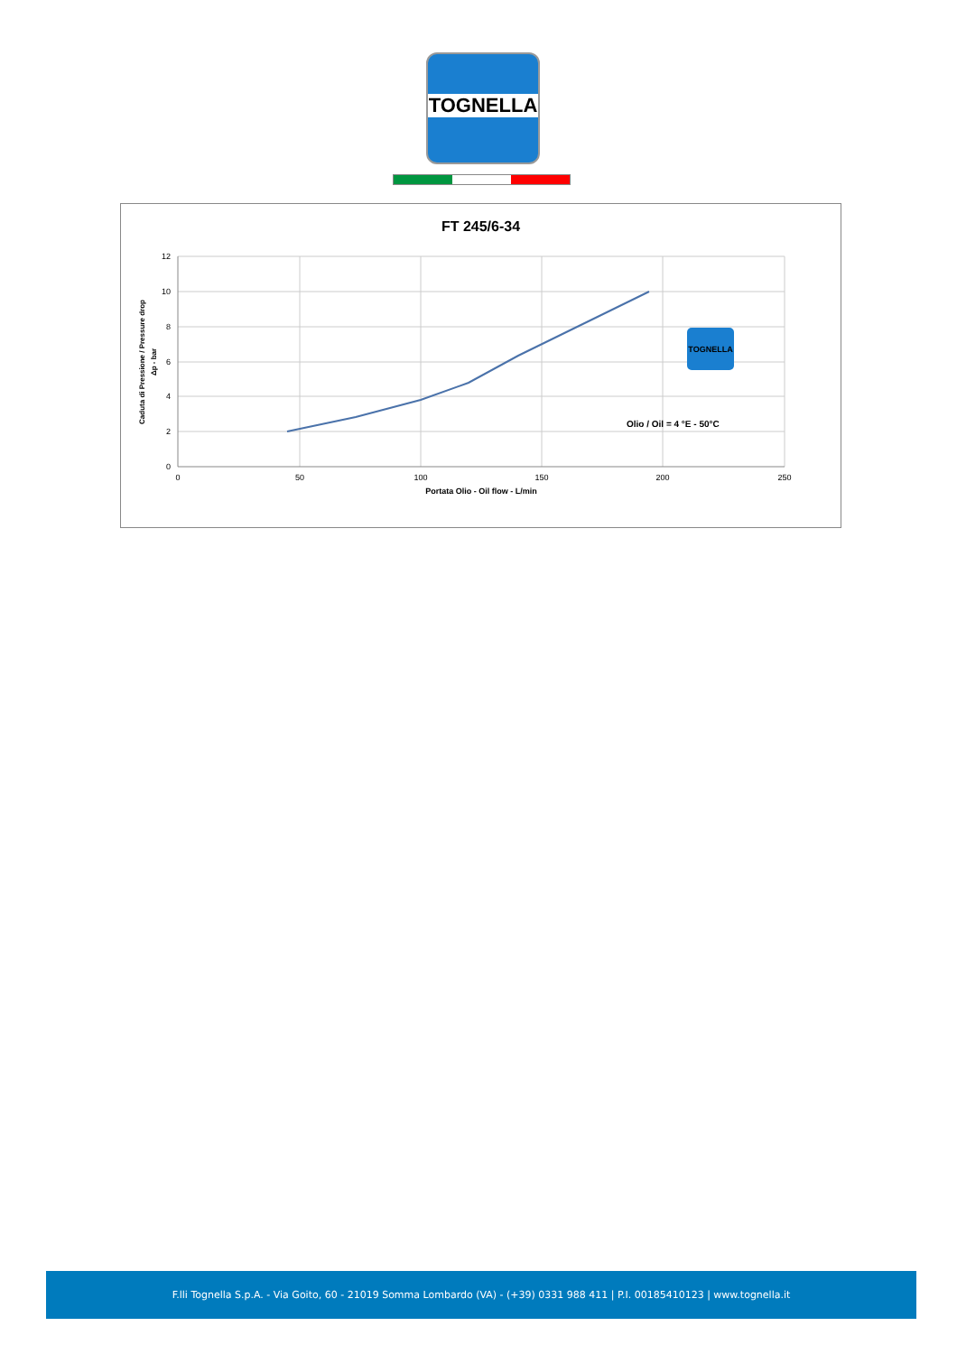TOGNELLA
FT 245/6-34
12
10
8
6
4
2
0
0
50
100
150
200
250
Portata Olio - Oil flow - L/min
Caduta di Pressione / Pressure drop
Δp - bar
Olio / Oil = 4 °E - 50°C
TOGNELLA
F.lli Tognella S.p.A. - Via Goito, 60 - 21019 Somma Lombardo (VA) - (+39) 0331 988 411 | P.I. 00185410123 | www.tognella.it